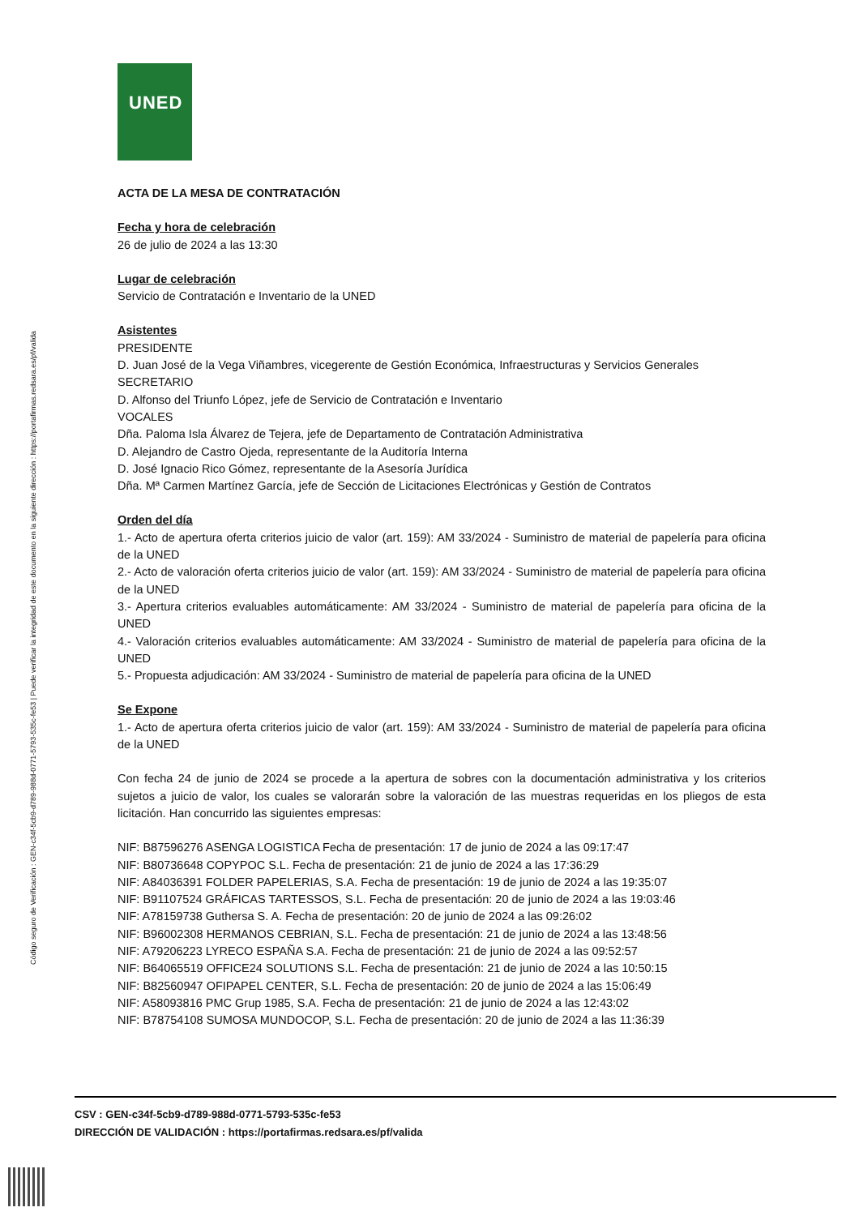Código seguro de Verificación : GEN-c34f-5cb9-d789-988d-0771-5793-535c-fe53 | Puede verificar la integridad de este documento en la siguiente dirección : https://portafirmas.redsara.es/pf/valida
UNED
ACTA DE LA MESA DE CONTRATACIÓN
Fecha y hora de celebración
26 de julio de 2024 a las 13:30
Lugar de celebración
Servicio de Contratación e Inventario de la UNED
Asistentes
PRESIDENTE
D. Juan José de la Vega Viñambres, vicegerente de Gestión Económica, Infraestructuras y Servicios Generales
SECRETARIO
D. Alfonso del Triunfo López, jefe de Servicio de Contratación e Inventario
VOCALES
Dña. Paloma Isla Álvarez de Tejera, jefe de Departamento de Contratación Administrativa
D. Alejandro de Castro Ojeda, representante de la Auditoría Interna
D. José Ignacio Rico Gómez, representante de la Asesoría Jurídica
Dña. Mª Carmen Martínez García, jefe de Sección de Licitaciones Electrónicas y Gestión de Contratos
Orden del día
1.- Acto de apertura oferta criterios juicio de valor (art. 159): AM 33/2024 - Suministro de material de papelería para oficina de la UNED
2.- Acto de valoración oferta criterios juicio de valor (art. 159): AM 33/2024 - Suministro de material de papelería para oficina de la UNED
3.- Apertura criterios evaluables automáticamente: AM 33/2024 - Suministro de material de papelería para oficina de la UNED
4.- Valoración criterios evaluables automáticamente: AM 33/2024 - Suministro de material de papelería para oficina de la UNED
5.- Propuesta adjudicación: AM 33/2024 - Suministro de material de papelería para oficina de la UNED
Se Expone
1.- Acto de apertura oferta criterios juicio de valor (art. 159): AM 33/2024 - Suministro de material de papelería para oficina de la UNED
Con fecha 24 de junio de 2024 se procede a la apertura de sobres con la documentación administrativa y los criterios sujetos a juicio de valor, los cuales se valorarán sobre la valoración de las muestras requeridas en los pliegos de esta licitación. Han concurrido las siguientes empresas:
NIF: B87596276 ASENGA LOGISTICA Fecha de presentación: 17 de junio de 2024 a las 09:17:47
NIF: B80736648 COPYPOC S.L. Fecha de presentación: 21 de junio de 2024 a las 17:36:29
NIF: A84036391 FOLDER PAPELERIAS, S.A. Fecha de presentación: 19 de junio de 2024 a las 19:35:07
NIF: B91107524 GRÁFICAS TARTESSOS, S.L. Fecha de presentación: 20 de junio de 2024 a las 19:03:46
NIF: A78159738 Guthersa S. A. Fecha de presentación: 20 de junio de 2024 a las 09:26:02
NIF: B96002308 HERMANOS CEBRIAN, S.L. Fecha de presentación: 21 de junio de 2024 a las 13:48:56
NIF: A79206223 LYRECO ESPAÑA S.A. Fecha de presentación: 21 de junio de 2024 a las 09:52:57
NIF: B64065519 OFFICE24 SOLUTIONS S.L. Fecha de presentación: 21 de junio de 2024 a las 10:50:15
NIF: B82560947 OFIPAPEL CENTER, S.L. Fecha de presentación: 20 de junio de 2024 a las 15:06:49
NIF: A58093816 PMC Grup 1985, S.A. Fecha de presentación: 21 de junio de 2024 a las 12:43:02
NIF: B78754108 SUMOSA MUNDOCOP, S.L. Fecha de presentación: 20 de junio de 2024 a las 11:36:39
CSV : GEN-c34f-5cb9-d789-988d-0771-5793-535c-fe53
DIRECCIÓN DE VALIDACIÓN : https://portafirmas.redsara.es/pf/valida